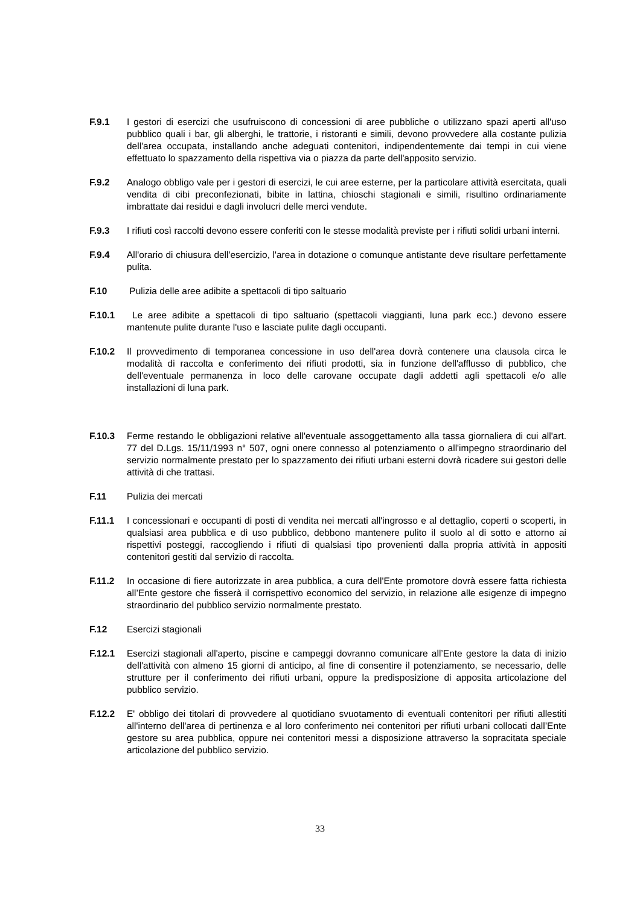F.9.1 I gestori di esercizi che usufruiscono di concessioni di aree pubbliche o utilizzano spazi aperti all'uso pubblico quali i bar, gli alberghi, le trattorie, i ristoranti e simili, devono provvedere alla costante pulizia dell'area occupata, installando anche adeguati contenitori, indipendentemente dai tempi in cui viene effettuato lo spazzamento della rispettiva via o piazza da parte dell'apposito servizio.
F.9.2 Analogo obbligo vale per i gestori di esercizi, le cui aree esterne, per la particolare attività esercitata, quali vendita di cibi preconfezionati, bibite in lattina, chioschi stagionali e simili, risultino ordinariamente imbrattate dai residui e dagli involucri delle merci vendute.
F.9.3 I rifiuti così raccolti devono essere conferiti con le stesse modalità previste per i rifiuti solidi urbani interni.
F.9.4 All'orario di chiusura dell'esercizio, l'area in dotazione o comunque antistante deve risultare perfettamente pulita.
F.10 Pulizia delle aree adibite a spettacoli di tipo saltuario
F.10.1 Le aree adibite a spettacoli di tipo saltuario (spettacoli viaggianti, luna park ecc.) devono essere mantenute pulite durante l'uso e lasciate pulite dagli occupanti.
F.10.2 Il provvedimento di temporanea concessione in uso dell'area dovrà contenere una clausola circa le modalità di raccolta e conferimento dei rifiuti prodotti, sia in funzione dell'afflusso di pubblico, che dell'eventuale permanenza in loco delle carovane occupate dagli addetti agli spettacoli e/o alle installazioni di luna park.
F.10.3 Ferme restando le obbligazioni relative all'eventuale assoggettamento alla tassa giornaliera di cui all'art. 77 del D.Lgs. 15/11/1993 n° 507, ogni onere connesso al potenziamento o all'impegno straordinario del servizio normalmente prestato per lo spazzamento dei rifiuti urbani esterni dovrà ricadere sui gestori delle attività di che trattasi.
F.11 Pulizia dei mercati
F.11.1 I concessionari e occupanti di posti di vendita nei mercati all'ingrosso e al dettaglio, coperti o scoperti, in qualsiasi area pubblica e di uso pubblico, debbono mantenere pulito il suolo al di sotto e attorno ai rispettivi posteggi, raccogliendo i rifiuti di qualsiasi tipo provenienti dalla propria attività in appositi contenitori gestiti dal servizio di raccolta.
F.11.2 In occasione di fiere autorizzate in area pubblica, a cura dell'Ente promotore dovrà essere fatta richiesta all’Ente gestore che fisserà il corrispettivo economico del servizio, in relazione alle esigenze di impegno straordinario del pubblico servizio normalmente prestato.
F.12 Esercizi stagionali
F.12.1 Esercizi stagionali all'aperto, piscine e campeggi dovranno comunicare all’Ente gestore la data di inizio dell'attività con almeno 15 giorni di anticipo, al fine di consentire il potenziamento, se necessario, delle strutture per il conferimento dei rifiuti urbani, oppure la predisposizione di apposita articolazione del pubblico servizio.
F.12.2 E' obbligo dei titolari di provvedere al quotidiano svuotamento di eventuali contenitori per rifiuti allestiti all'interno dell'area di pertinenza e al loro conferimento nei contenitori per rifiuti urbani collocati dall’Ente gestore su area pubblica, oppure nei contenitori messi a disposizione attraverso la sopracitata speciale articolazione del pubblico servizio.
33